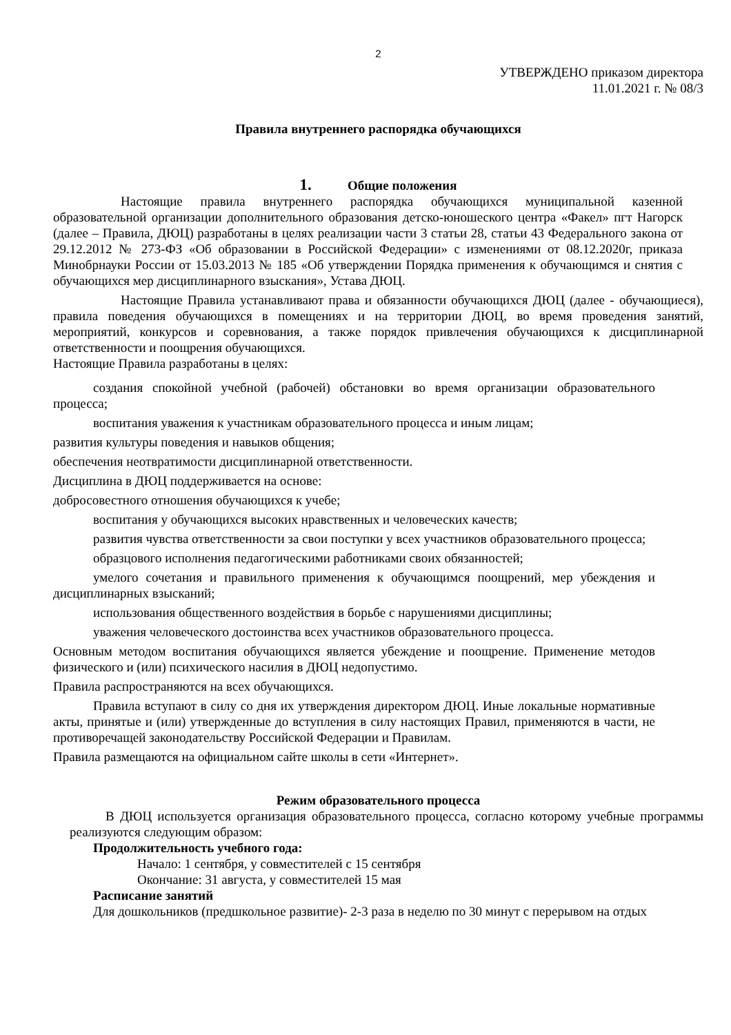2
УТВЕРЖДЕНО приказом директора
11.01.2021 г. № 08/3
Правила внутреннего распорядка обучающихся
1. Общие положения
Настоящие правила внутреннего распорядка обучающихся муниципальной казенной образовательной организации дополнительного образования детско-юношеского центра «Факел» пгт Нагорск (далее – Правила, ДЮЦ) разработаны в целях реализации части 3 статьи 28, статьи 43 Федерального закона от 29.12.2012 № 273-ФЗ «Об образовании в Российской Федерации» с изменениями от 08.12.2020г, приказа Минобрнауки России от 15.03.2013 № 185 «Об утверждении Порядка применения к обучающимся и снятия с обучающихся мер дисциплинарного взыскания», Устава ДЮЦ.
Настоящие Правила устанавливают права и обязанности обучающихся ДЮЦ (далее - обучающиеся), правила поведения обучающихся в помещениях и на территории ДЮЦ, во время проведения занятий, мероприятий, конкурсов и соревнования, а также порядок привлечения обучающихся к дисциплинарной ответственности и поощрения обучающихся.
Настоящие Правила разработаны в целях:
создания спокойной учебной (рабочей) обстановки во время организации образовательного процесса;
воспитания уважения к участникам образовательного процесса и иным лицам;
развития культуры поведения и навыков общения;
обеспечения неотвратимости дисциплинарной ответственности.
Дисциплина в ДЮЦ поддерживается на основе:
добросовестного отношения обучающихся к учебе;
воспитания у обучающихся высоких нравственных и человеческих качеств;
развития чувства ответственности за свои поступки у всех участников образовательного процесса;
образцового исполнения педагогическими работниками своих обязанностей;
умелого сочетания и правильного применения к обучающимся поощрений, мер убеждения и дисциплинарных взысканий;
использования общественного воздействия в борьбе с нарушениями дисциплины;
уважения человеческого достоинства всех участников образовательного процесса.
Основным методом воспитания обучающихся является убеждение и поощрение. Применение методов физического и (или) психического насилия в ДЮЦ недопустимо.
Правила распространяются на всех обучающихся.
Правила вступают в силу со дня их утверждения директором ДЮЦ. Иные локальные нормативные акты, принятые и (или) утвержденные до вступления в силу настоящих Правил, применяются в части, не противоречащей законодательству Российской Федерации и Правилам.
Правила размещаются на официальном сайте школы в сети «Интернет».
Режим образовательного процесса
В ДЮЦ используется организация образовательного процесса, согласно которому учебные программы реализуются следующим образом:
Продолжительность учебного года:
Начало: 1 сентября, у совместителей с 15 сентября
Окончание: 31 августа, у совместителей 15 мая
Расписание занятий
Для дошкольников (предшкольное развитие)- 2-3 раза в неделю по 30 минут с перерывом на отдых